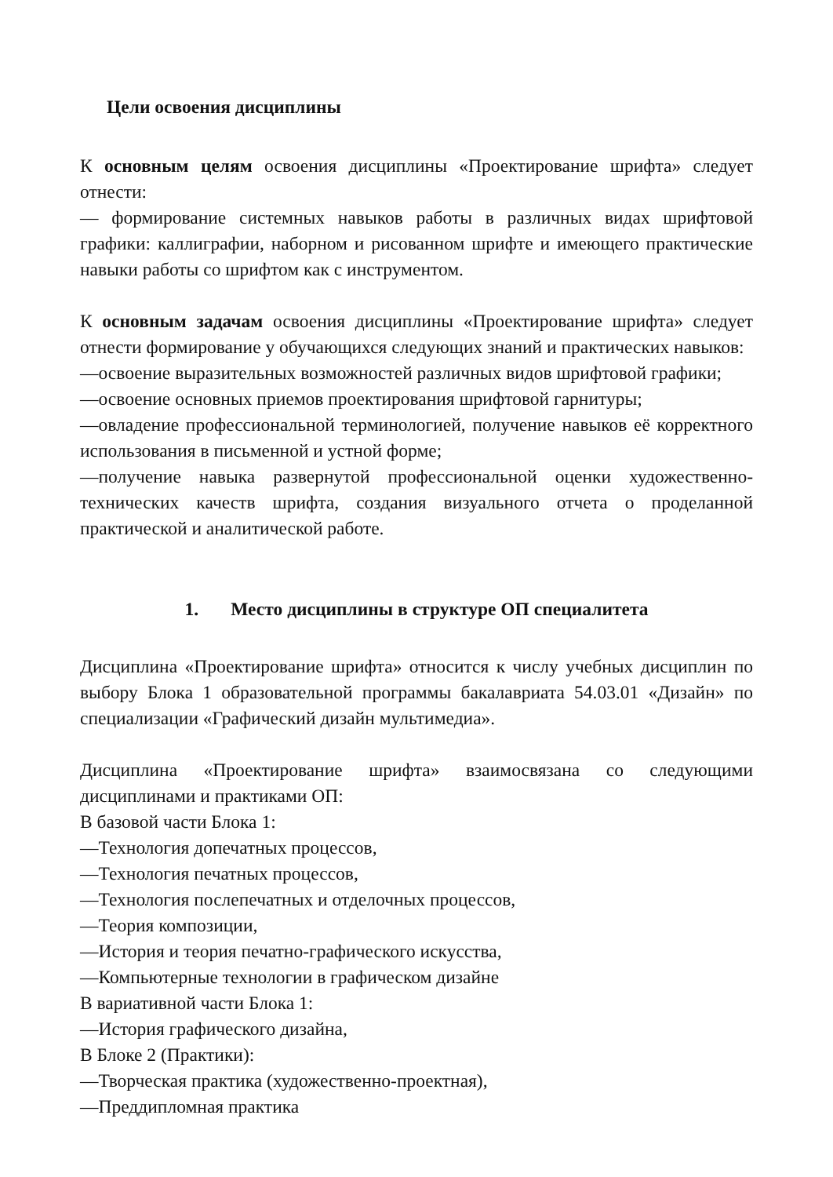Цели освоения дисциплины
К основным целям освоения дисциплины «Проектирование шрифта» следует отнести:
— формирование системных навыков работы в различных видах шрифтовой графики: каллиграфии, наборном и рисованном шрифте и имеющего практические навыки работы со шрифтом как с инструментом.
К основным задачам освоения дисциплины «Проектирование шрифта» следует отнести формирование у обучающихся следующих знаний и практических навыков:
—освоение выразительных возможностей различных видов шрифтовой графики;
—освоение основных приемов проектирования шрифтовой гарнитуры;
—овладение профессиональной терминологией, получение навыков её корректного использования в письменной и устной форме;
—получение навыка развернутой профессиональной оценки художественно-технических качеств шрифта, создания визуального отчета о проделанной практической и аналитической работе.
1. Место дисциплины в структуре ОП специалитета
Дисциплина «Проектирование шрифта» относится к числу учебных дисциплин по выбору Блока 1 образовательной программы бакалавриата 54.03.01 «Дизайн» по специализации «Графический дизайн мультимедиа».
Дисциплина «Проектирование шрифта» взаимосвязана со следующими дисциплинами и практиками ОП:
В базовой части Блока 1:
—Технология допечатных процессов,
—Технология печатных процессов,
—Технология послепечатных и отделочных процессов,
—Теория композиции,
—История и теория печатно-графического искусства,
—Компьютерные технологии в графическом дизайне
В вариативной части Блока 1:
—История графического дизайна,
В Блоке 2 (Практики):
—Творческая практика (художественно-проектная),
—Преддипломная практика